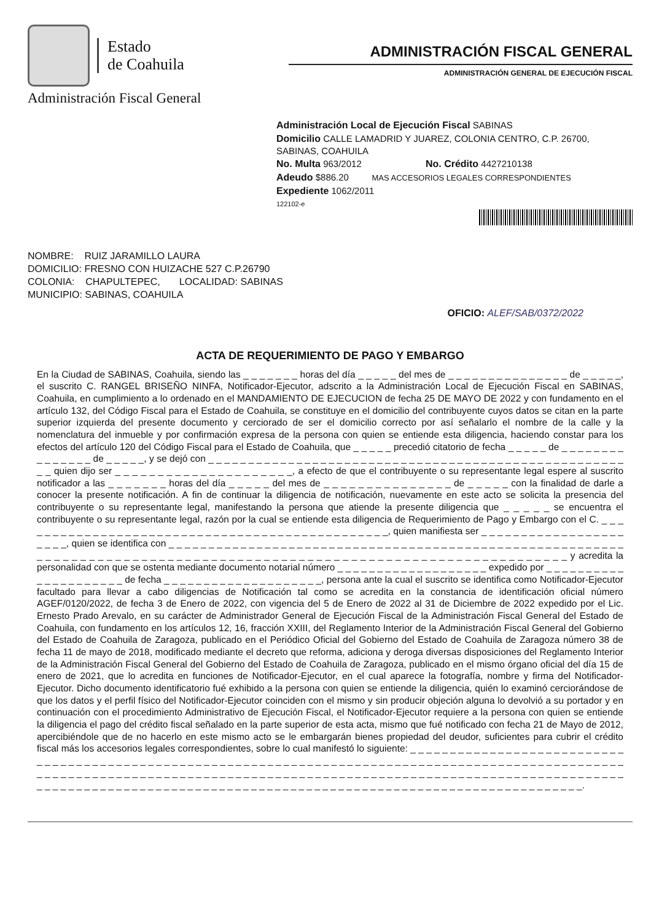Estado
de Coahuila
Administración Fiscal General
ADMINISTRACIÓN FISCAL GENERAL
ADMINISTRACIÓN GENERAL DE EJECUCIÓN FISCAL
Administración Local de Ejecución Fiscal SABINAS
Domicilio CALLE LAMADRID Y JUAREZ, COLONIA CENTRO, C.P. 26700, SABINAS, COAHUILA
No. Multa 963/2012 No. Crédito 4427210138
Adeudo $886.20 MAS ACCESORIOS LEGALES CORRESPONDIENTES
Expediente 1062/2011
122102-e
NOMBRE: RUIZ JARAMILLO LAURA
DOMICILIO: FRESNO CON HUIZACHE 527 C.P.26790
COLONIA: CHAPULTEPEC, LOCALIDAD: SABINAS
MUNICIPIO: SABINAS, COAHUILA
OFICIO: ALEF/SAB/0372/2022
ACTA DE REQUERIMIENTO DE PAGO Y EMBARGO
En la Ciudad de SABINAS, Coahuila, siendo las _ _ _ _ _ _ _ horas del día _ _ _ _ _ del mes de _ _ _ _ _ _ _ _ _ _ _ _ _ _ _ de _ _ _ _ _, el suscrito C. RANGEL BRISEÑO NINFA, Notificador-Ejecutor, adscrito a la Administración Local de Ejecución Fiscal en SABINAS, Coahuila, en cumplimiento a lo ordenado en el MANDAMIENTO DE EJECUCION de fecha 25 DE MAYO DE 2022 y con fundamento en el artículo 132, del Código Fiscal para el Estado de Coahuila, se constituye en el domicilio del contribuyente cuyos datos se citan en la parte superior izquierda del presente documento y cerciorado de ser el domicilio correcto por así señalarlo el nombre de la calle y la nomenclatura del inmueble y por confirmación expresa de la persona con quien se entiende esta diligencia, haciendo constar para los efectos del artículo 120 del Código Fiscal para el Estado de Coahuila, que _ _ _ _ _ precedió citatorio de fecha _ _ _ _ _ de _ _ _ _ _ _ _ _ _ _ _ _ _ _ _ de _ _ _ _ _, y se dejó con _ _ _ _ _ _ _ _ _ _ _ _ _ _ _ _ _ _ _ _ _ _ _ _ _ _ _ _ _ _ _ _ _ _ _ _ _ _ _ _ _ _ _ _ _ _ _ _ _ _ _ _ _ _ quien dijo ser _ _ _ _ _ _ _ _ _ _ _ _ _ _ _ _ _ _ _ _ _, a efecto de que el contribuyente o su representante legal espere al suscrito notificador a las _ _ _ _ _ _ _ horas del día _ _ _ _ _ del mes de _ _ _ _ _ _ _ _ _ _ _ _ _ _ _ de _ _ _ _ _ con la finalidad de darle a conocer la presente notificación. A fin de continuar la diligencia de notificación, nuevamente en este acto se solicita la presencia del contribuyente o su representante legal, manifestando la persona que atiende la presente diligencia que _ _ _ _ _ se encuentra el contribuyente o su representante legal, razón por la cual se entiende esta diligencia de Requerimiento de Pago y Embargo con el C. _ _ _ _ _ _ _ _ _ _ _ _ _ _ _ _ _ _ _ _ _ _ _ _ _ _ _ _ _ _ _ _ _ _ _ _ _ _ _ _ _ _ _ _ _ _ _, quien manifiesta ser _ _ _ _ _ _ _ _ _ _ _ _ _ _ _ _ _ _ _ _ _ _, quien se identifica con _ _ _ _ _ _ _ _ _ _ _ _ _ _ _ _ _ _ _ _ _ _ _ _ _ _ _ _ _ _ _ _ _ _ _ _ _ _ _ _ _ _ _ _ _ _ _ _ _ _ _ _ _ _ _ _ _ _ _ _ _ _ _ _ _ _ _ _ _ _ _ _ _ _ _ _ _ _ _ _ _ _ _ _ _ _ _ _ _ _ _ _ _ _ _ _ _ _ _ _ _ _ _ _ _ _ _ _ _ _ _ _ _ _ _ _ _ _ y acredita la personalidad con que se ostenta mediante documento notarial número _ _ _ _ _ _ _ _ _ _ _ _ _ _ _ _ _ _ _ expedido por _ _ _ _ _ _ _ _ _ _ _ _ _ _ _ _ _ _ _ _ _ de fecha _ _ _ _ _ _ _ _ _ _ _ _ _ _ _ _ _ _ _ _, persona ante la cual el suscrito se identifica como Notificador-Ejecutor facultado para llevar a cabo diligencias de Notificación tal como se acredita en la constancia de identificación oficial número AGEF/0120/2022, de fecha 3 de Enero de 2022, con vigencia del 5 de Enero de 2022 al 31 de Diciembre de 2022 expedido por el Lic. Ernesto Prado Arevalo, en su carácter de Administrador General de Ejecución Fiscal de la Administración Fiscal General del Estado de Coahuila, con fundamento en los artículos 12, 16, fracción XXIII, del Reglamento Interior de la Administración Fiscal General del Gobierno del Estado de Coahuila de Zaragoza, publicado en el Periódico Oficial del Gobierno del Estado de Coahuila de Zaragoza número 38 de fecha 11 de mayo de 2018, modificado mediante el decreto que reforma, adiciona y deroga diversas disposiciones del Reglamento Interior de la Administración Fiscal General del Gobierno del Estado de Coahuila de Zaragoza, publicado en el mismo órgano oficial del día 15 de enero de 2021, que lo acredita en funciones de Notificador-Ejecutor, en el cual aparece la fotografía, nombre y firma del Notificador-Ejecutor. Dicho documento identificatorio fué exhibido a la persona con quien se entiende la diligencia, quién lo examinó cerciorándose de que los datos y el perfil físico del Notificador-Ejecutor coinciden con el mismo y sin producir objeción alguna lo devolvió a su portador y en continuación con el procedimiento Administrativo de Ejecución Fiscal, el Notificador-Ejecutor requiere a la persona con quien se entiende la diligencia el pago del crédito fiscal señalado en la parte superior de esta acta, mismo que fué notificado con fecha 21 de Mayo de 2012, apercibiéndole que de no hacerlo en este mismo acto se le embargarán bienes propiedad del deudor, suficientes para cubrir el crédito fiscal más los accesorios legales correspondientes, sobre lo cual manifestó lo siguiente: _ _ _ _ _ _ _ _ _ _ _ _ _ _ _ _ _ _ _ _ _ _ _ _ _ _ _ _ _ _ _ _ _ _ _ _ _ _ _ _ _ _ _ _ _ _ _ _ _ _ _ _ _ _ _ _ _ _ _ _ _ _ _ _ _ _ _ _ _ _ _ _ _ _ _ _ _ _ _ _ _ _ _ _ _ _ _ _ _ _ _ _ _ _ _ _ _ _ _ _ _ _ _ _ _ _ _ _ _ _ _ _ _ _ _ _ _ _ _ _ _ _ _ _ _ _ _ _ _ _ _ _ _ _ _ _ _ _ _ _ _ _ _ _ _ _ _ _ _ _ _ _ _ _ _ _ _ _ _ _ _ _ _ _ _ _ _ _ _ _ _ _ _ _ _ _ _ _ _ _ _ _ _ _ _ _ _ _ _ _ _ _ _ _ _ _ _ _ _ _ _ _ _ _ _ _ _ _ _ _ _ _ _ _ _ _ _ _ _ _ _ _ _ _ _ _ _ _ _ _ _ _ _ _ _ _ _ _ _ _ _ _ _ _.